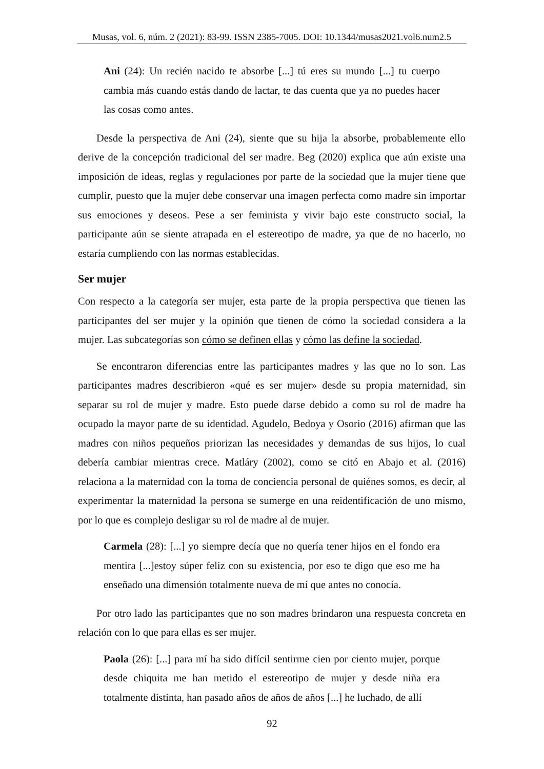Musas, vol. 6, núm. 2 (2021): 83-99. ISSN 2385-7005. DOI: 10.1344/musas2021.vol6.num2.5
Ani (24): Un recién nacido te absorbe [...] tú eres su mundo [...] tu cuerpo cambia más cuando estás dando de lactar, te das cuenta que ya no puedes hacer las cosas como antes.
Desde la perspectiva de Ani (24), siente que su hija la absorbe, probablemente ello derive de la concepción tradicional del ser madre. Beg (2020) explica que aún existe una imposición de ideas, reglas y regulaciones por parte de la sociedad que la mujer tiene que cumplir, puesto que la mujer debe conservar una imagen perfecta como madre sin importar sus emociones y deseos. Pese a ser feminista y vivir bajo este constructo social, la participante aún se siente atrapada en el estereotipo de madre, ya que de no hacerlo, no estaría cumpliendo con las normas establecidas.
Ser mujer
Con respecto a la categoría ser mujer, esta parte de la propia perspectiva que tienen las participantes del ser mujer y la opinión que tienen de cómo la sociedad considera a la mujer. Las subcategorías son cómo se definen ellas y cómo las define la sociedad.
Se encontraron diferencias entre las participantes madres y las que no lo son. Las participantes madres describieron «qué es ser mujer» desde su propia maternidad, sin separar su rol de mujer y madre. Esto puede darse debido a como su rol de madre ha ocupado la mayor parte de su identidad. Agudelo, Bedoya y Osorio (2016) afirman que las madres con niños pequeños priorizan las necesidades y demandas de sus hijos, lo cual debería cambiar mientras crece. Matláry (2002), como se citó en Abajo et al. (2016) relaciona a la maternidad con la toma de conciencia personal de quiénes somos, es decir, al experimentar la maternidad la persona se sumerge en una reidentificación de uno mismo, por lo que es complejo desligar su rol de madre al de mujer.
Carmela (28): [...] yo siempre decía que no quería tener hijos en el fondo era mentira [...]estoy súper feliz con su existencia, por eso te digo que eso me ha enseñado una dimensión totalmente nueva de mí que antes no conocía.
Por otro lado las participantes que no son madres brindaron una respuesta concreta en relación con lo que para ellas es ser mujer.
Paola (26): [...] para mí ha sido difícil sentirme cien por ciento mujer, porque desde chiquita me han metido el estereotipo de mujer y desde niña era totalmente distinta, han pasado años de años de años [...] he luchado, de allí
92